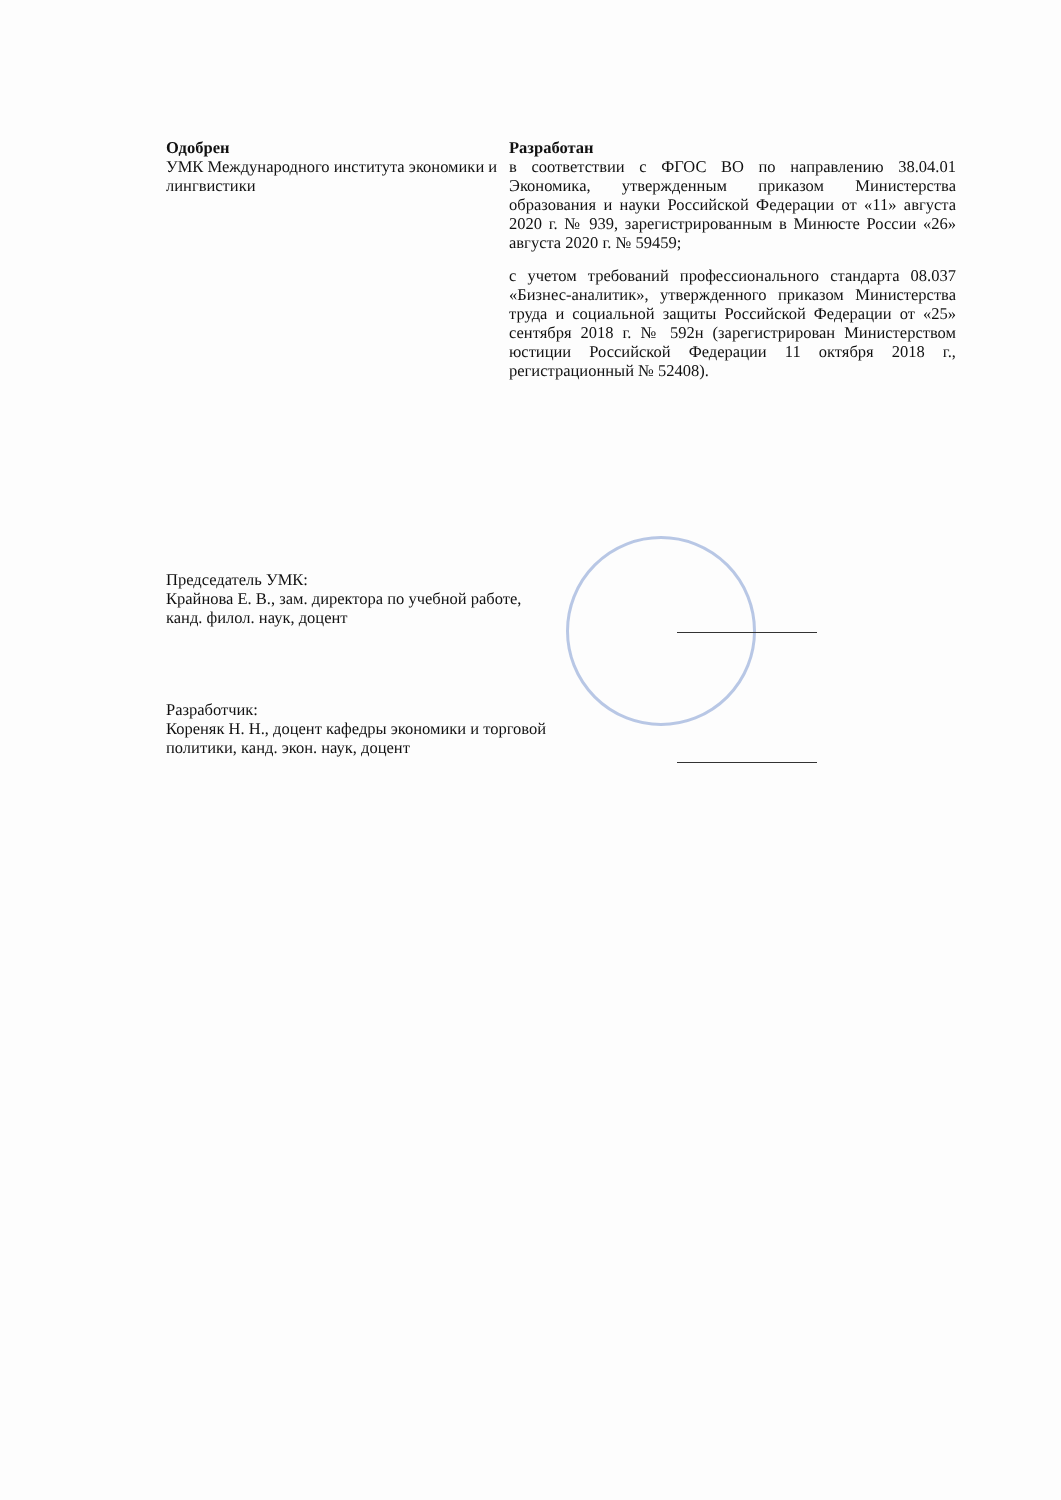Одобрен
УМК Международного института экономики и лингвистики
Разработан
в соответствии с ФГОС ВО по направлению 38.04.01 Экономика, утвержденным приказом Министерства образования и науки Российской Федерации от «11» августа 2020 г. № 939, зарегистрированным в Минюсте России «26» августа 2020 г. № 59459;
с учетом требований профессионального стандарта 08.037 «Бизнес-аналитик», утвержденного приказом Министерства труда и социальной защиты Российской Федерации от «25» сентября 2018 г. № 592н (зарегистрирован Министерством юстиции Российской Федерации 11 октября 2018 г., регистрационный № 52408).
Председатель УМК:
Крайнова Е. В., зам. директора по учебной работе,
канд. филол. наук, доцент
Разработчик:
Кореняк Н. Н., доцент кафедры экономики и торговой
политики, канд. экон. наук, доцент